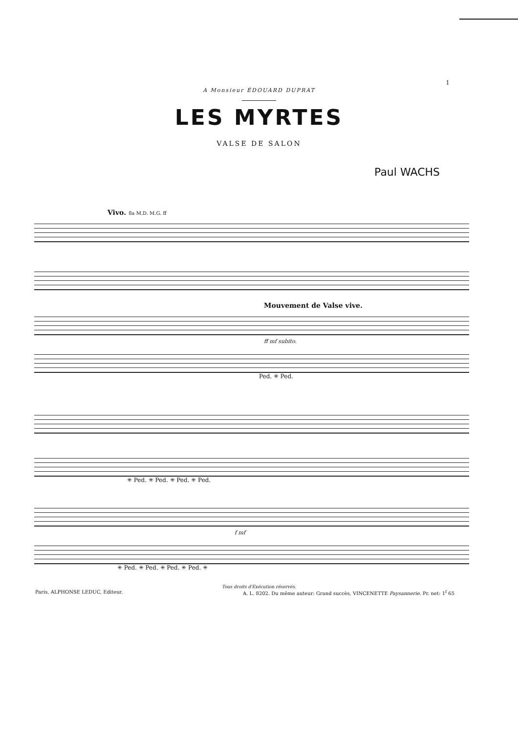1
A Monsieur ÉDOUARD DUPRAT
LES MYRTES
VALSE DE SALON
Paul WACHS
Vivo. 8a M.D. M.G. ff
Mouvement de Valse vive.
ff mf subito.
Ped. ✳ Ped.
✳ Ped. ✳ Ped. ✳ Ped. ✳ Ped.
f mf
✳ Ped. ✳ Ped. ✳ Ped. ✳ Ped. ✳
Tous droits d'Exécution réservés.
Paris, ALPHONSE LEDUC, Editeur. A. L. 8202. Du même auteur: Grand succès, VINCENETTE Paysannerie. Pr. net: 1<sup>f</sup> 65